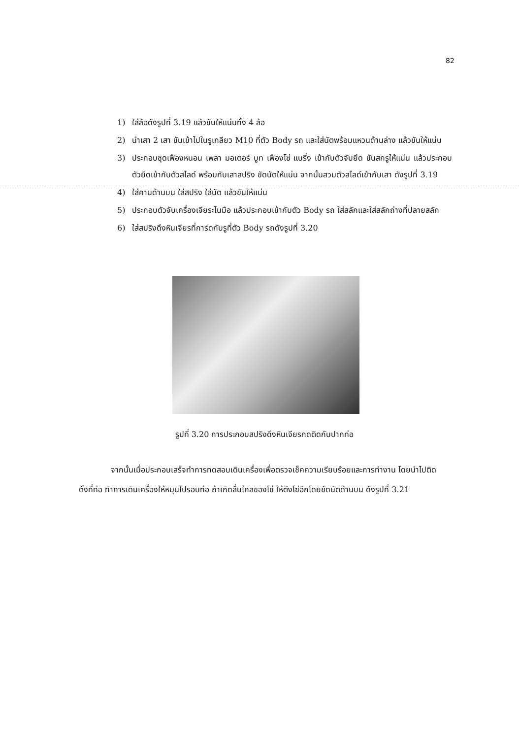82
1) ใส่ล้อดังรูปที่ 3.19 แล้วขันให้แน่นทั้ง 4 ล้อ
2) นำเสา 2 เสา ขันเข้าไปในรูเกลียว M10 ที่ตัว Body รถ และใส่นัตพร้อมแหวนด้านล่าง แล้วขันให้แน่น
3) ประกอบชุดเฟืองหนอน เพลา มอเตอร์ บูท เฟืองโซ่ แบริ่ง เข้ากับตัวจับยึด ขันสกรูให้แน่น แล้วประกอบตัวยึดเข้ากับตัวสไลด์ พร้อมกับเสาสปริง ขัดนัตให้แน่น จากนั้นสวมตัวสไลด์เข้ากับเสา ดังรูปที่ 3.19
4) ใส่คานด้านบน ใส่สปริง ใส่นัต แล้วขันให้แน่น
5) ประกอบตัวจับเครื่องเจียระไนมือ แล้วประกอบเข้ากับตัว Body รถ ใส่สลักและใส่สลักถ่างที่ปลายสลัก
6) ใส่สปริงดึงหินเจียรที่การ์ดกับรูที่ตัว Body รถดังรูปที่ 3.20
รูปที่ 3.20 การประกอบสปริงดึงหินเจียรกดติดกับปากท่อ
จากนั้นเมื่อประกอบเสร็จทำการทดสอบเดินเครื่องเพื่อตรวจเช็คความเรียบร้อยและการทำงาน โดยนำไปติดตั้งที่ท่อ ทำการเดินเครื่องให้หมุนไปรอบท่อ ถ้าเกิดลื่นไถลของโซ่ ให้ตึงโซ่อีกโดยขัดนัตด้านบน ดังรูปที่ 3.21